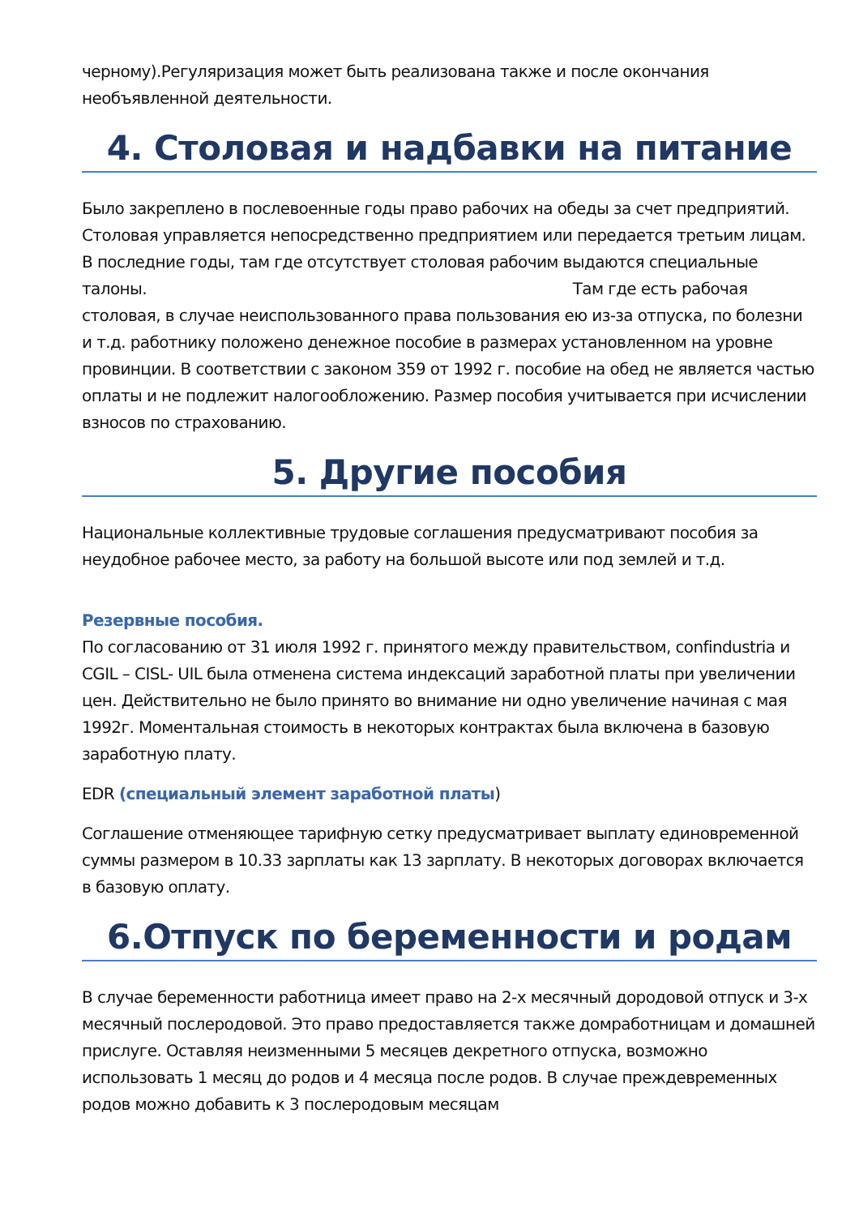черному).Регуляризация может быть реализована также и после окончания необъявленной деятельности.
4. Столовая и надбавки на питание
Было закреплено в послевоенные годы право рабочих на обеды за счет предприятий. Столовая управляется непосредственно предприятием или передается третьим лицам. В последние годы, там где отсутствует столовая рабочим выдаются специальные талоны. Там где есть рабочая столовая, в случае неиспользованного права пользования ею из-за отпуска, по болезни и т.д. работнику положено денежное пособие в размерах установленном на уровне провинции. В соответствии с законом 359 от 1992 г. пособие на обед не является частью оплаты и не подлежит налогообложению. Размер пособия учитывается при исчислении взносов по страхованию.
5. Другие пособия
Национальные коллективные трудовые соглашения предусматривают пособия за неудобное рабочее место, за работу на большой высоте или под землей и т.д.
Резервные пособия.
По согласованию от 31 июля 1992 г. принятого между правительством, confindustria и CGIL – CISL- UIL была отменена система индексаций заработной платы при увеличении цен. Действительно не было принято во внимание ни одно увеличение начиная с мая 1992г. Моментальная стоимость в некоторых контрактах была включена в базовую заработную плату.
EDR (специальный элемент заработной платы)
Соглашение отменяющее тарифную сетку предусматривает выплату единовременной суммы размером в 10.33 зарплаты как 13 зарплату. В некоторых договорах включается в базовую оплату.
6.Отпуск по беременности и родам
В случае беременности работница имеет право на 2-х месячный дородовой отпуск и 3-х месячный послеродовой. Это право предоставляется также домработницам и домашней прислуге. Оставляя неизменными 5 месяцев декретного отпуска, возможно использовать 1 месяц до родов и 4 месяца после родов. В случае преждевременных родов можно добавить к 3 послеродовым месяцам